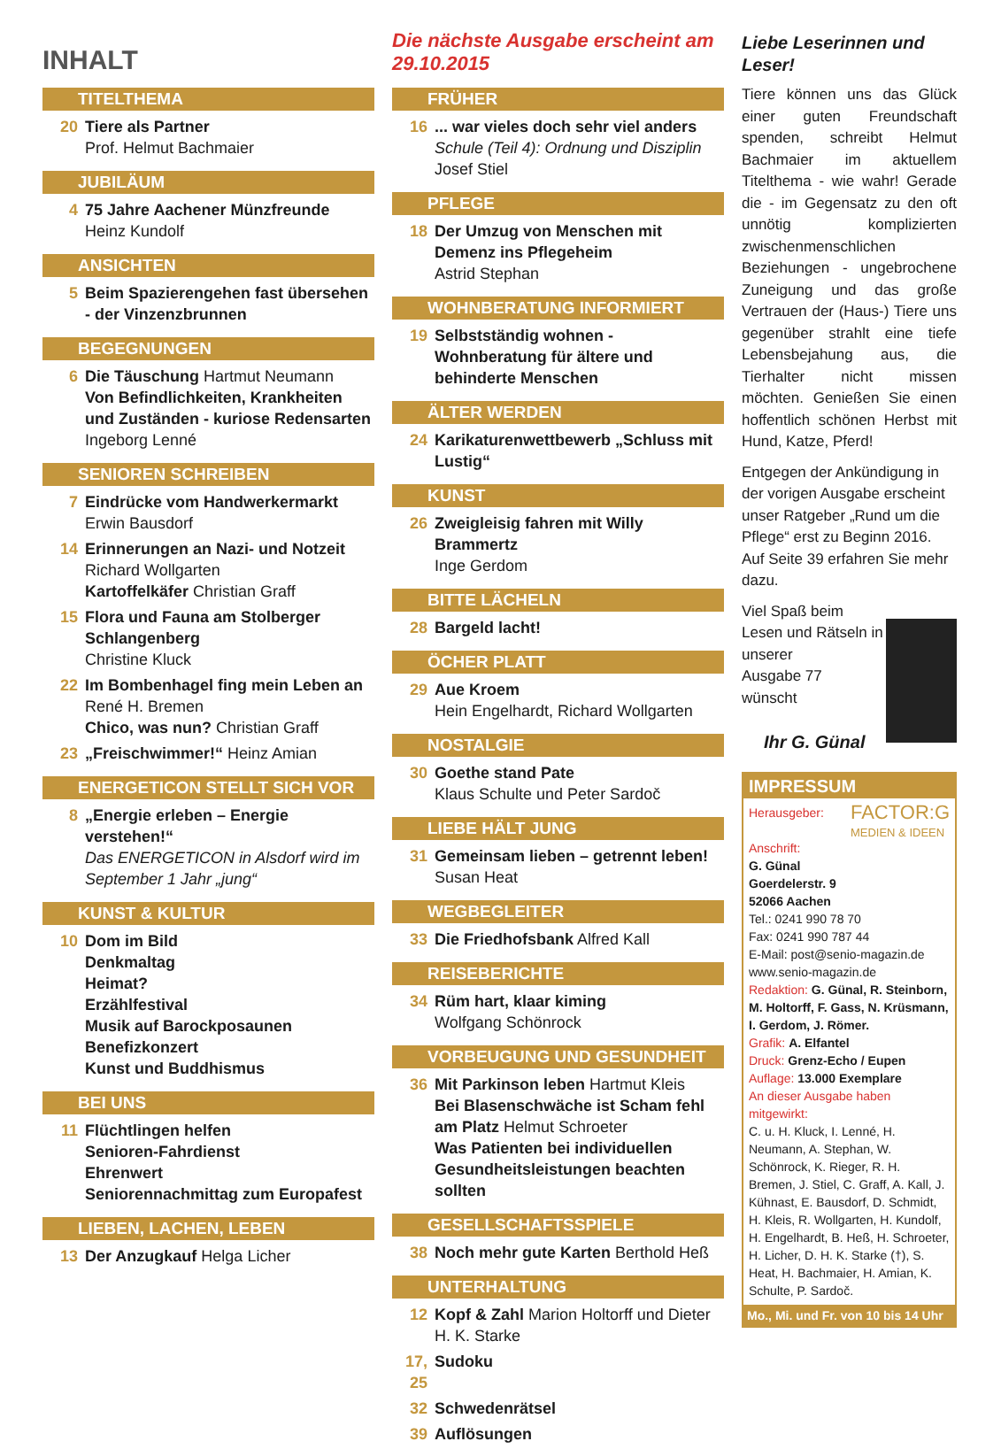INHALT
TITELTHEMA
20 Tiere als Partner
Prof. Helmut Bachmaier
JUBILÄUM
4 75 Jahre Aachener Münzfreunde
Heinz Kundolf
ANSICHTEN
5 Beim Spazierengehen fast übersehen - der Vinzenzbrunnen
BEGEGNUNGEN
6 Die Täuschung Hartmut Neumann
Von Befindlichkeiten, Krankheiten und Zuständen - kuriose Redensarten
Ingeborg Lenné
SENIOREN SCHREIBEN
7 Eindrücke vom Handwerkermarkt
Erwin Bausdorf
14 Erinnerungen an Nazi- und Notzeit
Richard Wollgarten
Kartoffelkäfer Christian Graff
15 Flora und Fauna am Stolberger Schlangenberg
Christine Kluck
22 Im Bombenhagel fing mein Leben an
René H. Bremen
Chico, was nun? Christian Graff
23 „Freischwimmer!“ Heinz Amian
ENERGETICON STELLT SICH VOR
8 „Energie erleben – Energie verstehen!“
Das ENERGETICON in Alsdorf wird im September 1 Jahr „jung“
KUNST & KULTUR
10 Dom im Bild
Denkmaltag
Heimat?
Erzählfestival
Musik auf Barockposaunen
Benefizkonzert
Kunst und Buddhismus
BEI UNS
11 Flüchtlingen helfen
Senioren-Fahrdienst
Ehrenwert
Seniorennachmittag zum Europafest
LIEBEN, LACHEN, LEBEN
13 Der Anzugkauf Helga Licher
Die nächste Ausgabe erscheint am 29.10.2015
FRÜHER
16... war vieles doch sehr viel anders
Schule (Teil 4): Ordnung und Disziplin
Josef Stiel
PFLEGE
18 Der Umzug von Menschen mit Demenz ins Pflegeheim
Astrid Stephan
WOHNBERATUNG INFORMIERT
19 Selbstständig wohnen - Wohnberatung für ältere und behinderte Menschen
ÄLTER WERDEN
24 Karikaturenwettbewerb „Schluss mit Lustig“
KUNST
26 Zweigleisig fahren mit Willy Brammertz
Inge Gerdom
BITTE LÄCHELN
28 Bargeld lacht!
ÖCHER PLATT
29 Aue Kroem
Hein Engelhardt, Richard Wollgarten
NOSTALGIE
30 Goethe stand Pate
Klaus Schulte und Peter Sardoč
LIEBE HÄLT JUNG
31 Gemeinsam lieben – getrennt leben!
Susan Heat
WEGBEGLEITER
33 Die Friedhofsbank Alfred Kall
REISEBERICHTE
34 Rüm hart, klaar kiming
Wolfgang Schönrock
VORBEUGUNG UND GESUNDHEIT
36 Mit Parkinson leben Hartmut Kleis
Bei Blasenschwäche ist Scham fehl am Platz Helmut Schroeter
Was Patienten bei individuellen Gesundheitsleistungen beachten sollten
GESELLSCHAFTSSPIELE
38 Noch mehr gute Karten Berthold Heß
UNTERHALTUNG
12 Kopf & Zahl Marion Holtorff und Dieter H. K. Starke
17, 25 Sudoku
32 Schwedenrätsel
39 Auflösungen
Liebe Leserinnen und Leser!
Tiere können uns das Glück einer guten Freundschaft spenden, schreibt Helmut Bachmaier im aktuellem Titelthema - wie wahr! Gerade die - im Gegensatz zu den oft unnötig komplizierten zwischenmenschlichen Beziehungen - ungebrochene Zuneigung und das große Vertrauen der (Haus-) Tiere uns gegenüber strahlt eine tiefe Lebensbejahung aus, die Tierhalter nicht missen möchten. Genießen Sie einen hoffentlich schönen Herbst mit Hund, Katze, Pferd!
Entgegen der Ankündigung in der vorigen Ausgabe erscheint unser Ratgeber „Rund um die Pflege“ erst zu Beginn 2016. Auf Seite 39 erfahren Sie mehr dazu.
Viel Spaß beim
Lesen und Rätseln in unserer
Ausgabe 77
wünscht
Ihr G. Günal
IMPRESSUM
Herausgeber: FACTOR:G
MEDIEN & IDEEN
Anschrift:
G. Günal
Goerdelerstr. 9
52066 Aachen
Tel.: 0241 990 78 70
Fax: 0241 990 787 44
E-Mail: post@senio-magazin.de
www.senio-magazin.de
Redaktion: G. Günal, R. Steinborn, M. Holtorff, F. Gass, N. Krüsmann, I. Gerdom, J. Römer.
Grafik: A. Elfantel
Druck: Grenz-Echo / Eupen
Auflage: 13.000 Exemplare
An dieser Ausgabe haben mitgewirkt:
C. u. H. Kluck, I. Lenné, H. Neumann, A. Stephan, W. Schönrock, K. Rieger, R. H. Bremen, J. Stiel, C. Graff, A. Kall, J. Kühnast, E. Bausdorf, D. Schmidt, H. Kleis, R. Wollgarten, H. Kundolf, H. Engelhardt, B. Heß, H. Schroeter, H. Licher, D. H. K. Starke (†), S. Heat, H. Bachmaier, H. Amian, K. Schulte, P. Sardoč.
Mo., Mi. und Fr. von 10 bis 14 Uhr